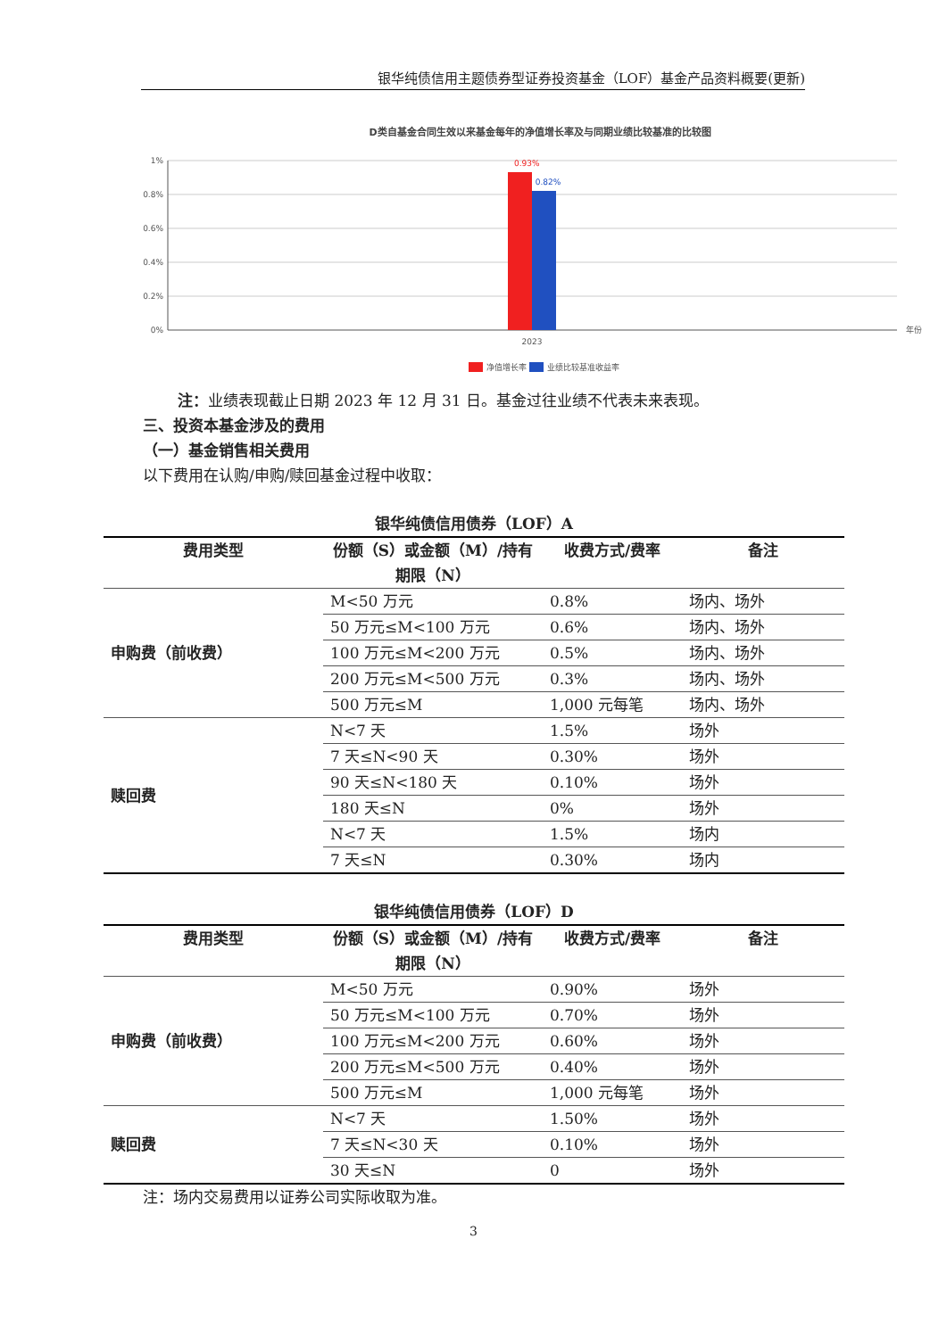银华纯债信用主题债券型证券投资基金（LOF）基金产品资料概要(更新)
D类自基金合同生效以来基金每年的净值增长率及与同期业绩比较基准的比较图
1%
0.8%
0.6%
0.4%
0.2%
0%
0.93%
0.82%
2023
年份
净值增长率
业绩比较基准收益率
注：业绩表现截止日期 2023 年 12 月 31 日。基金过往业绩不代表未来表现。
三、投资本基金涉及的费用
（一）基金销售相关费用
以下费用在认购/申购/赎回基金过程中收取：
银华纯债信用债券（LOF）A
| 费用类型 | 份额（S）或金额（M）/持有期限（N） | 收费方式/费率 | 备注 |
| --- | --- | --- | --- |
| 申购费（前收费） | M<50 万元 | 0.8% | 场内、场外 |
| | 50 万元≤M<100 万元 | 0.6% | 场内、场外 |
| | 100 万元≤M<200 万元 | 0.5% | 场内、场外 |
| | 200 万元≤M<500 万元 | 0.3% | 场内、场外 |
| | 500 万元≤M | 1,000 元每笔 | 场内、场外 |
| 赎回费 | N<7 天 | 1.5% | 场外 |
| | 7 天≤N<90 天 | 0.30% | 场外 |
| | 90 天≤N<180 天 | 0.10% | 场外 |
| | 180 天≤N | 0% | 场外 |
| | N<7 天 | 1.5% | 场内 |
| | 7 天≤N | 0.30% | 场内 |
银华纯债信用债券（LOF）D
| 费用类型 | 份额（S）或金额（M）/持有期限（N） | 收费方式/费率 | 备注 |
| --- | --- | --- | --- |
| 申购费（前收费） | M<50 万元 | 0.90% | 场外 |
| | 50 万元≤M<100 万元 | 0.70% | 场外 |
| | 100 万元≤M<200 万元 | 0.60% | 场外 |
| | 200 万元≤M<500 万元 | 0.40% | 场外 |
| | 500 万元≤M | 1,000 元每笔 | 场外 |
| 赎回费 | N<7 天 | 1.50% | 场外 |
| | 7 天≤N<30 天 | 0.10% | 场外 |
| | 30 天≤N | 0 | 场外 |
注：场内交易费用以证券公司实际收取为准。
3